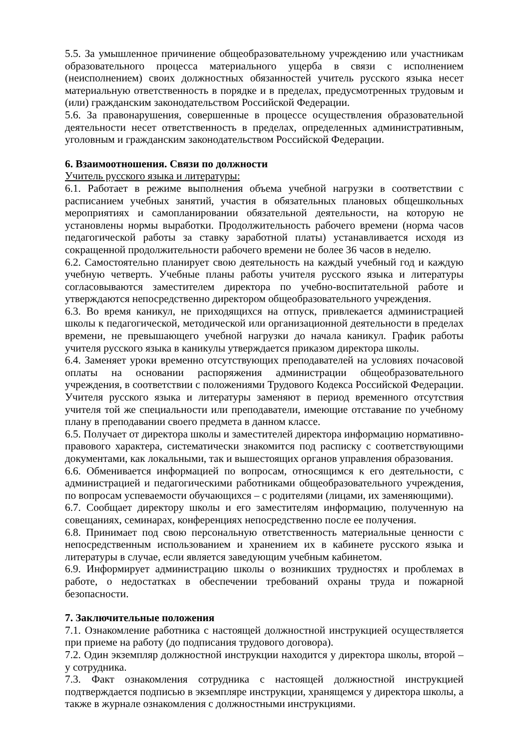5.5. За умышленное причинение общеобразовательному учреждению или участникам образовательного процесса материального ущерба в связи с исполнением (неисполнением) своих должностных обязанностей учитель русского языка несет материальную ответственность в порядке и в пределах, предусмотренных трудовым и (или) гражданским законодательством Российской Федерации.
5.6. За правонарушения, совершенные в процессе осуществления образовательной деятельности несет ответственность в пределах, определенных административным, уголовным и гражданским законодательством Российской Федерации.
6. Взаимоотношения. Связи по должности
Учитель русского языка и литературы:
6.1. Работает в режиме выполнения объема учебной нагрузки в соответствии с расписанием учебных занятий, участия в обязательных плановых общешкольных мероприятиях и самопланировании обязательной деятельности, на которую не установлены нормы выработки. Продолжительность рабочего времени (норма часов педагогической работы за ставку заработной платы) устанавливается исходя из сокращенной продолжительности рабочего времени не более 36 часов в неделю.
6.2. Самостоятельно планирует свою деятельность на каждый учебный год и каждую учебную четверть. Учебные планы работы учителя русского языка и литературы согласовываются заместителем директора по учебно-воспитательной работе и утверждаются непосредственно директором общеобразовательного учреждения.
6.3. Во время каникул, не приходящихся на отпуск, привлекается администрацией школы к педагогической, методической или организационной деятельности в пределах времени, не превышающего учебной нагрузки до начала каникул. График работы учителя русского языка в каникулы утверждается приказом директора школы.
6.4. Заменяет уроки временно отсутствующих преподавателей на условиях почасовой оплаты на основании распоряжения администрации общеобразовательного учреждения, в соответствии с положениями Трудового Кодекса Российской Федерации. Учителя русского языка и литературы заменяют в период временного отсутствия учителя той же специальности или преподаватели, имеющие отставание по учебному плану в преподавании своего предмета в данном классе.
6.5. Получает от директора школы и заместителей директора информацию нормативно-правового характера, систематически знакомится под расписку с соответствующими документами, как локальными, так и вышестоящих органов управления образования.
6.6. Обменивается информацией по вопросам, относящимся к его деятельности, с администрацией и педагогическими работниками общеобразовательного учреждения, по вопросам успеваемости обучающихся – с родителями (лицами, их заменяющими).
6.7. Сообщает директору школы и его заместителям информацию, полученную на совещаниях, семинарах, конференциях непосредственно после ее получения.
6.8. Принимает под свою персональную ответственность материальные ценности с непосредственным использованием и хранением их в кабинете русского языка и литературы в случае, если является заведующим учебным кабинетом.
6.9. Информирует администрацию школы о возникших трудностях и проблемах в работе, о недостатках в обеспечении требований охраны труда и пожарной безопасности.
7. Заключительные положения
7.1. Ознакомление работника с настоящей должностной инструкцией осуществляется при приеме на работу (до подписания трудового договора).
7.2. Один экземпляр должностной инструкции находится у директора школы, второй – у сотрудника.
7.3. Факт ознакомления сотрудника с настоящей должностной инструкцией подтверждается подписью в экземпляре инструкции, хранящемся у директора школы, а также в журнале ознакомления с должностными инструкциями.